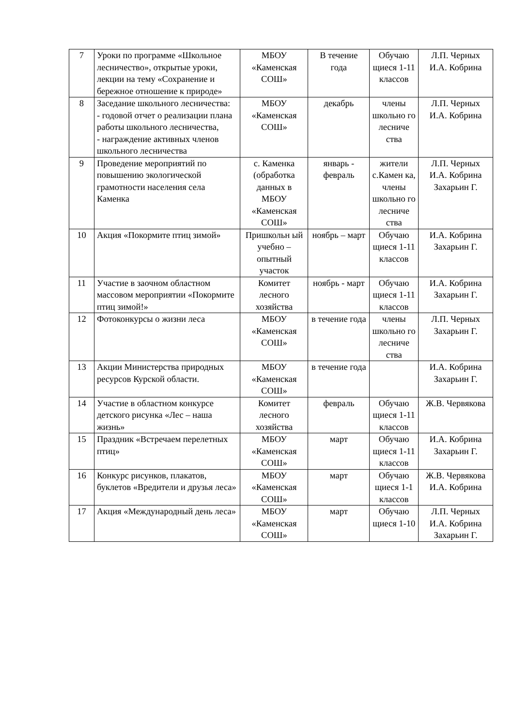| 7 | Уроки по программе «Школьное лесничество», открытые уроки, лекции на тему «Сохранение и бережное отношение к природе» | МБОУ «Каменская СОШ» | В течение года | Обучаю щиеся 1-11 классов | Л.П. Черных И.А. Кобрина |
| 8 | Заседание школьного лесничества: - годовой отчет о реализации плана работы школьного лесничества, - награждение активных членов школьного лесничества | МБОУ «Каменская СОШ» | декабрь | члены школьно го лесниче ства | Л.П. Черных И.А. Кобрина |
| 9 | Проведение мероприятий по повышению экологической грамотности населения села Каменка | с. Каменка (обработка данных в МБОУ «Каменская СОШ» | январь - февраль | жители с.Камен ка, члены школьно го лесниче ства | Л.П. Черных И.А. Кобрина Захарьин Г. |
| 10 | Акция «Покормите птиц зимой» | Пришкольн ый учебно – опытный участок | ноябрь – март | Обучаю щиеся 1-11 классов | И.А. Кобрина Захарьин Г. |
| 11 | Участие в заочном областном массовом мероприятии «Покормите птиц зимой!» | Комитет лесного хозяйства | ноябрь - март | Обучаю щиеся 1-11 классов | И.А. Кобрина Захарьин Г. |
| 12 | Фотоконкурсы о жизни леса | МБОУ «Каменская СОШ» | в течение года | члены школьно го лесниче ства | Л.П. Черных Захарьин Г. |
| 13 | Акции Министерства природных ресурсов Курской области. | МБОУ «Каменская СОШ» | в течение года | | И.А. Кобрина Захарьин Г. |
| 14 | Участие в областном конкурсе детского рисунка «Лес – наша жизнь» | Комитет лесного хозяйства | февраль | Обучаю щиеся 1-11 классов | Ж.В. Червякова |
| 15 | Праздник «Встречаем перелетных птиц» | МБОУ «Каменская СОШ» | март | Обучаю щиеся 1-11 классов | И.А. Кобрина Захарьин Г. |
| 16 | Конкурс рисунков, плакатов, буклетов «Вредители и друзья леса» | МБОУ «Каменская СОШ» | март | Обучаю щиеся 1-1 классов | Ж.В. Червякова И.А. Кобрина |
| 17 | Акция «Международный день леса» | МБОУ «Каменская СОШ» | март | Обучаю щиеся 1-10 | Л.П. Черных И.А. Кобрина Захарьин Г. |